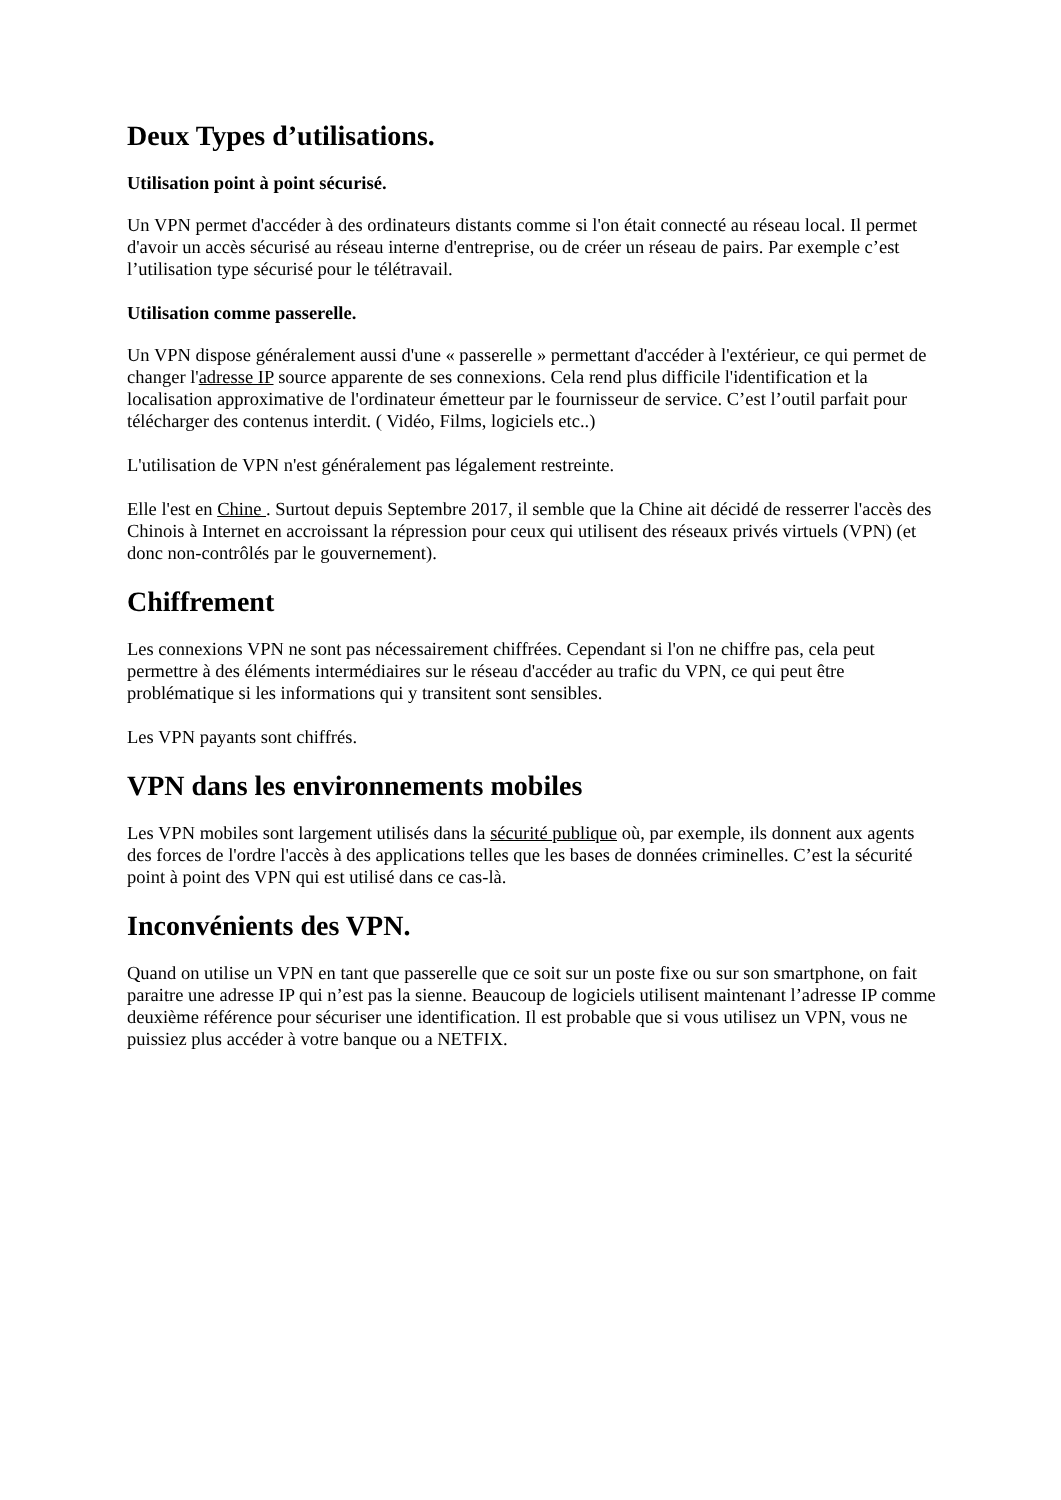Deux Types d’utilisations.
Utilisation point à point sécurisé.
Un VPN permet d'accéder à des ordinateurs distants comme si l'on était connecté au réseau local. Il permet d'avoir un accès sécurisé au réseau interne d'entreprise, ou de créer un réseau de pairs. Par exemple c’est l’utilisation type sécurisé pour le télétravail.
Utilisation comme passerelle.
Un VPN dispose généralement aussi d'une « passerelle » permettant d'accéder à l'extérieur, ce qui permet de changer l'adresse IP source apparente de ses connexions. Cela rend plus difficile l'identification et la localisation approximative de l'ordinateur émetteur par le fournisseur de service. C’est l’outil parfait pour télécharger des contenus interdit. ( Vidéo, Films, logiciels etc..)
L'utilisation de VPN n'est généralement pas légalement restreinte.
Elle l'est en Chine . Surtout depuis Septembre 2017, il semble que la Chine ait décidé de resserrer l'accès des Chinois à Internet en accroissant la répression pour ceux qui utilisent des réseaux privés virtuels (VPN) (et donc non-contrôlés par le gouvernement).
Chiffrement
Les connexions VPN ne sont pas nécessairement chiffrées. Cependant si l'on ne chiffre pas, cela peut permettre à des éléments intermédiaires sur le réseau d'accéder au trafic du VPN, ce qui peut être problématique si les informations qui y transitent sont sensibles.
Les VPN payants sont chiffrés.
VPN dans les environnements mobiles
Les VPN mobiles sont largement utilisés dans la sécurité publique où, par exemple, ils donnent aux agents des forces de l'ordre l'accès à des applications telles que les bases de données criminelles. C’est la sécurité point à point des VPN qui est utilisé dans ce cas-là.
Inconvénients des VPN.
Quand on utilise un VPN en tant que passerelle que ce soit sur un poste fixe ou sur son smartphone, on fait paraitre une adresse IP qui n’est pas la sienne. Beaucoup de logiciels utilisent maintenant l’adresse IP comme deuxième référence pour sécuriser une identification. Il est probable que si vous utilisez un VPN, vous ne puissiez plus accéder à votre banque ou a NETFIX.